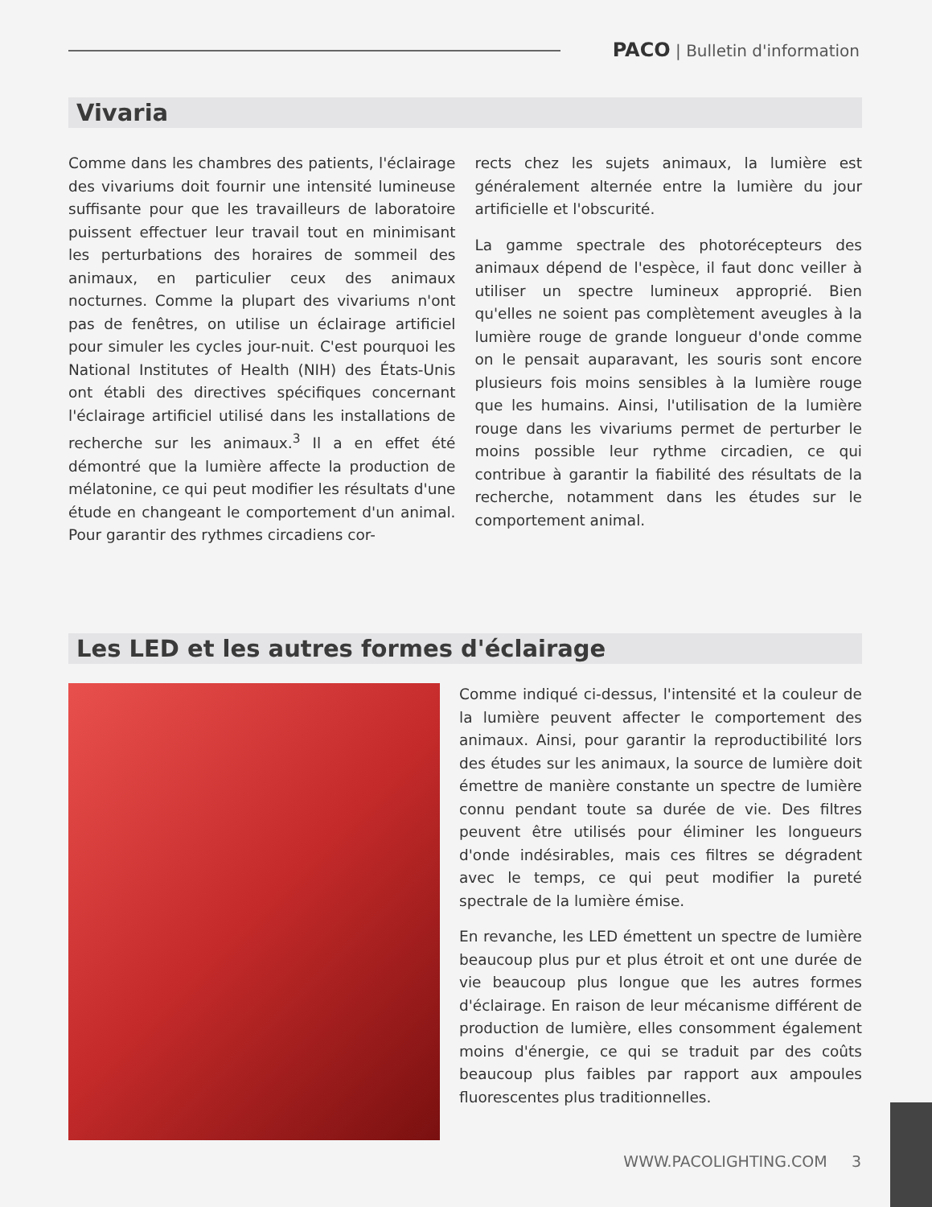PACO | Bulletin d'information
Vivaria
Comme dans les chambres des patients, l'éclairage des vivariums doit fournir une intensité lumineuse suffisante pour que les travailleurs de laboratoire puissent effectuer leur travail tout en minimisant les perturbations des horaires de sommeil des animaux, en particulier ceux des animaux nocturnes. Comme la plupart des vivariums n'ont pas de fenêtres, on utilise un éclairage artificiel pour simuler les cycles jour-nuit. C'est pourquoi les National Institutes of Health (NIH) des États-Unis ont établi des directives spécifiques concernant l'éclairage artificiel utilisé dans les installations de recherche sur les animaux.<sup>3</sup> Il a en effet été démontré que la lumière affecte la production de mélatonine, ce qui peut modifier les résultats d'une étude en changeant le comportement d'un animal. Pour garantir des rythmes circadiens cor-
rects chez les sujets animaux, la lumière est généralement alternée entre la lumière du jour artificielle et l'obscurité.
La gamme spectrale des photorécepteurs des animaux dépend de l'espèce, il faut donc veiller à utiliser un spectre lumineux approprié. Bien qu'elles ne soient pas complètement aveugles à la lumière rouge de grande longueur d'onde comme on le pensait auparavant, les souris sont encore plusieurs fois moins sensibles à la lumière rouge que les humains. Ainsi, l'utilisation de la lumière rouge dans les vivariums permet de perturber le moins possible leur rythme circadien, ce qui contribue à garantir la fiabilité des résultats de la recherche, notamment dans les études sur le comportement animal.
Les LED et les autres formes d'éclairage
Comme indiqué ci-dessus, l'intensité et la couleur de la lumière peuvent affecter le comportement des animaux. Ainsi, pour garantir la reproductibilité lors des études sur les animaux, la source de lumière doit émettre de manière constante un spectre de lumière connu pendant toute sa durée de vie. Des filtres peuvent être utilisés pour éliminer les longueurs d'onde indésirables, mais ces filtres se dégradent avec le temps, ce qui peut modifier la pureté spectrale de la lumière émise.
En revanche, les LED émettent un spectre de lumière beaucoup plus pur et plus étroit et ont une durée de vie beaucoup plus longue que les autres formes d'éclairage. En raison de leur mécanisme différent de production de lumière, elles consomment également moins d'énergie, ce qui se traduit par des coûts beaucoup plus faibles par rapport aux ampoules fluorescentes plus traditionnelles.
WWW.PACOLIGHTING.COM 3